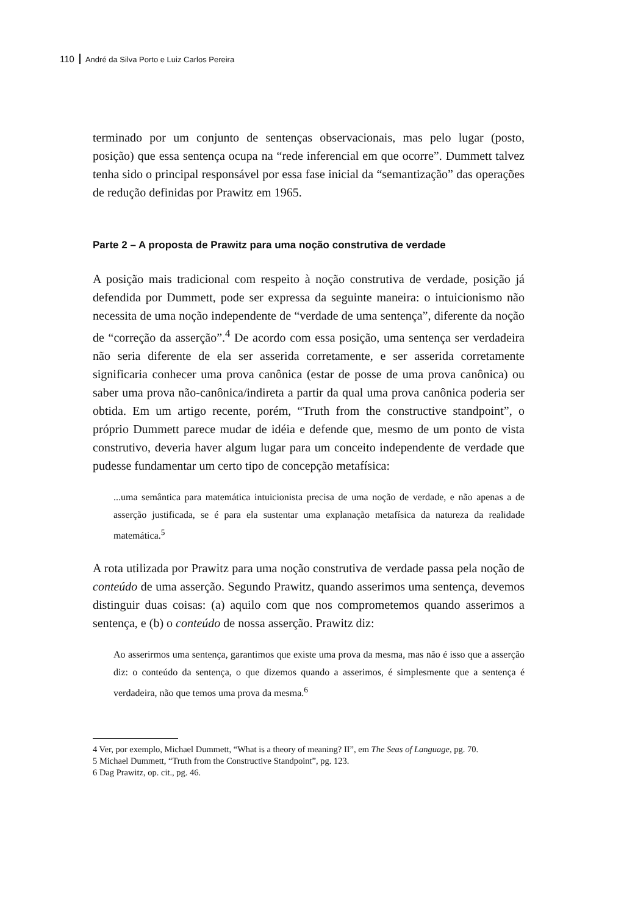110 André da Silva Porto e Luiz Carlos Pereira
terminado por um conjunto de sentenças observacionais, mas pelo lugar (posto, posição) que essa sentença ocupa na “rede inferencial em que ocorre”. Dummett talvez tenha sido o principal responsável por essa fase inicial da “semantização” das operações de redução definidas por Prawitz em 1965.
Parte 2 – A proposta de Prawitz para uma noção construtiva de verdade
A posição mais tradicional com respeito à noção construtiva de verdade, posição já defendida por Dummett, pode ser expressa da seguinte maneira: o intuicionismo não necessita de uma noção independente de “verdade de uma sentença”, diferente da noção de “correção da asserção”.<sup>4</sup> De acordo com essa posição, uma sentença ser verdadeira não seria diferente de ela ser asserida corretamente, e ser asserida corretamente significaria conhecer uma prova canônica (estar de posse de uma prova canônica) ou saber uma prova não-canônica/indireta a partir da qual uma prova canônica poderia ser obtida. Em um artigo recente, porém, “Truth from the constructive standpoint”, o próprio Dummett parece mudar de idéia e defende que, mesmo de um ponto de vista construtivo, deveria haver algum lugar para um conceito independente de verdade que pudesse fundamentar um certo tipo de concepção metafísica:
...uma semântica para matemática intuicionista precisa de uma noção de verdade, e não apenas a de asserção justificada, se é para ela sustentar uma explanação metafísica da natureza da realidade matemática.<sup>5</sup>
A rota utilizada por Prawitz para uma noção construtiva de verdade passa pela noção de conteúdo de uma asserção. Segundo Prawitz, quando asserimos uma sentença, devemos distinguir duas coisas: (a) aquilo com que nos comprometemos quando asserimos a sentença, e (b) o conteúdo de nossa asserção. Prawitz diz:
Ao asserirmos uma sentença, garantimos que existe uma prova da mesma, mas não é isso que a asserção diz: o conteúdo da sentença, o que dizemos quando a asserimos, é simplesmente que a sentença é verdadeira, não que temos uma prova da mesma.<sup>6</sup>
4 Ver, por exemplo, Michael Dummett, “What is a theory of meaning? II”, em The Seas of Language, pg. 70.
5 Michael Dummett, “Truth from the Constructive Standpoint”, pg. 123.
6 Dag Prawitz, op. cit., pg. 46.